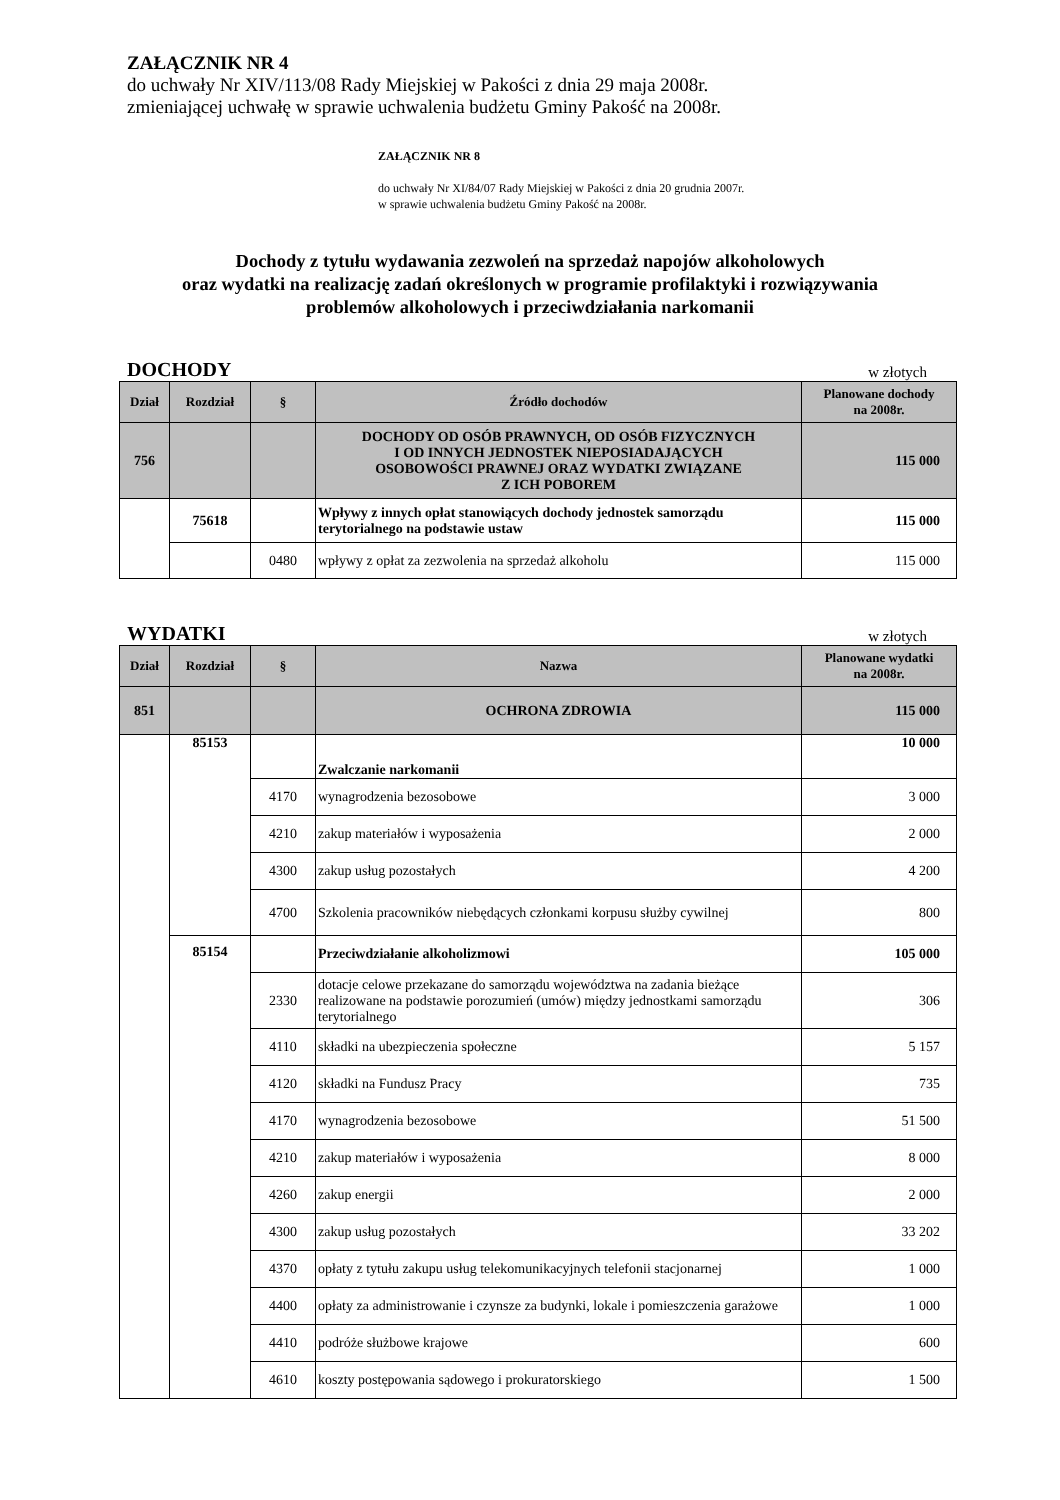ZAŁĄCZNIK NR 4
do uchwały Nr XIV/113/08 Rady Miejskiej w Pakości z dnia 29 maja 2008r.
zmieniającej uchwałę w sprawie uchwalenia budżetu Gminy Pakość na 2008r.
ZAŁĄCZNIK NR 8
do uchwały Nr XI/84/07 Rady Miejskiej w Pakości z dnia 20 grudnia 2007r.
w sprawie uchwalenia budżetu Gminy Pakość na 2008r.
Dochody z tytułu wydawania zezwoleń na sprzedaż napojów alkoholowych
oraz wydatki na realizację zadań określonych w programie profilaktyki i rozwiązywania
problemów alkoholowych i przeciwdziałania narkomanii
DOCHODY w złotych
| Dział | Rozdział | § | Źródło dochodów | Planowane dochody na 2008r. |
| --- | --- | --- | --- | --- |
| 756 | | | DOCHODY OD OSÓB PRAWNYCH, OD OSÓB FIZYCZNYCH I OD INNYCH JEDNOSTEK NIEPOSIADAJĄCYCH OSOBOWOŚCI PRAWNEJ ORAZ WYDATKI ZWIĄZANE Z ICH POBOREM | 115 000 |
| | 75618 | | Wpływy z innych opłat stanowiących dochody jednostek samorządu terytorialnego na podstawie ustaw | 115 000 |
| | | 0480 | wpływy z opłat za zezwolenia na sprzedaż alkoholu | 115 000 |
WYDATKI w złotych
| Dział | Rozdział | § | Nazwa | Planowane wydatki na 2008r. |
| --- | --- | --- | --- | --- |
| 851 | | | OCHRONA ZDROWIA | 115 000 |
| | 85153 | | Zwalczanie narkomanii | 10 000 |
| | | 4170 | wynagrodzenia bezosobowe | 3 000 |
| | | 4210 | zakup materiałów i wyposażenia | 2 000 |
| | | 4300 | zakup usług pozostałych | 4 200 |
| | | 4700 | Szkolenia pracowników niebędących członkami korpusu służby cywilnej | 800 |
| | 85154 | | Przeciwdziałanie alkoholizmowi | 105 000 |
| | | 2330 | dotacje celowe przekazane do samorządu województwa na zadania bieżące realizowane na podstawie porozumień (umów) między jednostkami samorządu terytorialnego | 306 |
| | | 4110 | składki na ubezpieczenia społeczne | 5 157 |
| | | 4120 | składki na Fundusz Pracy | 735 |
| | | 4170 | wynagrodzenia bezosobowe | 51 500 |
| | | 4210 | zakup materiałów i wyposażenia | 8 000 |
| | | 4260 | zakup energii | 2 000 |
| | | 4300 | zakup usług pozostałych | 33 202 |
| | | 4370 | opłaty z tytułu zakupu usług telekomunikacyjnych telefonii stacjonarnej | 1 000 |
| | | 4400 | opłaty za administrowanie i czynsze za budynki, lokale i pomieszczenia garażowe | 1 000 |
| | | 4410 | podróże służbowe krajowe | 600 |
| | | 4610 | koszty postępowania sądowego i prokuratorskiego | 1 500 |